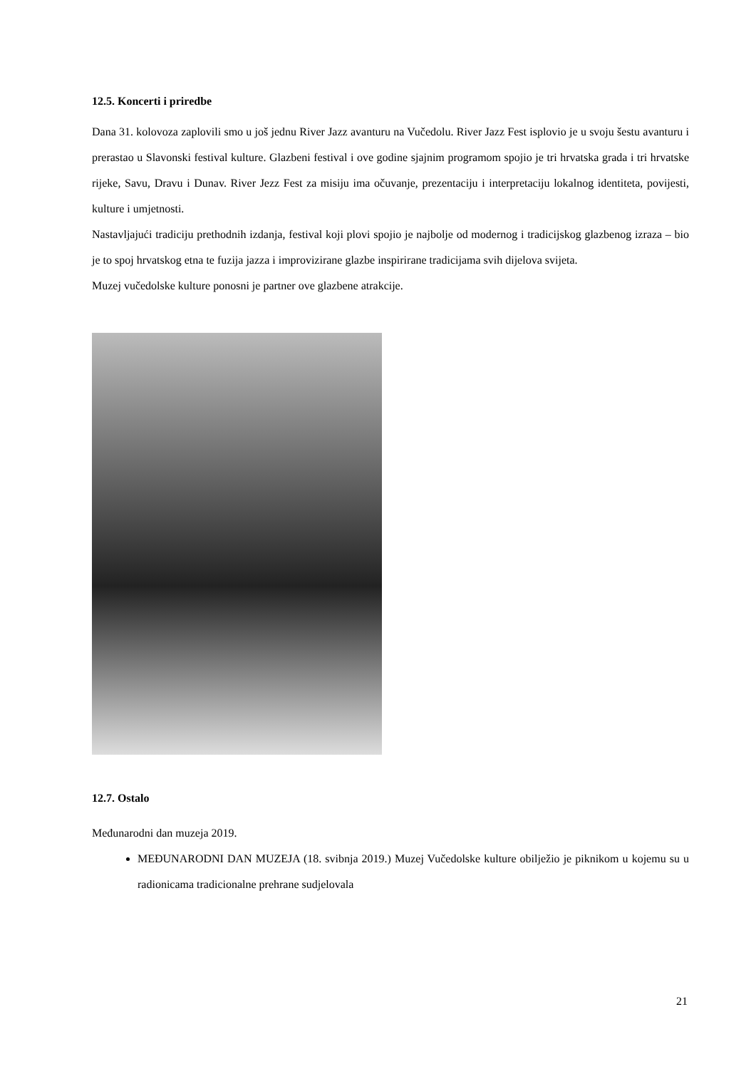12.5. Koncerti i priredbe
Dana 31. kolovoza zaplovili smo u još jednu River Jazz avanturu na Vučedolu. River Jazz Fest isplovio je u svoju šestu avanturu i prerastao u Slavonski festival kulture. Glazbeni festival i ove godine sjajnim programom spojio je tri hrvatska grada i tri hrvatske rijeke, Savu, Dravu i Dunav. River Jezz Fest za misiju ima očuvanje, prezentaciju i interpretaciju lokalnog identiteta, povijesti, kulture i umjetnosti.
Nastavljajući tradiciju prethodnih izdanja, festival koji plovi spojio je najbolje od modernog i tradicijskog glazbenog izraza – bio je to spoj hrvatskog etna te fuzija jazza i improvizirane glazbe inspirirane tradicijama svih dijelova svijeta.
Muzej vučedolske kulture ponosni je partner ove glazbene atrakcije.
12.7. Ostalo
Međunarodni dan muzeja 2019.
MEĐUNARODNI DAN MUZEJA (18. svibnja 2019.) Muzej Vučedolske kulture obilježio je piknikom u kojemu su u radionicama tradicionalne prehrane sudjelovala
21